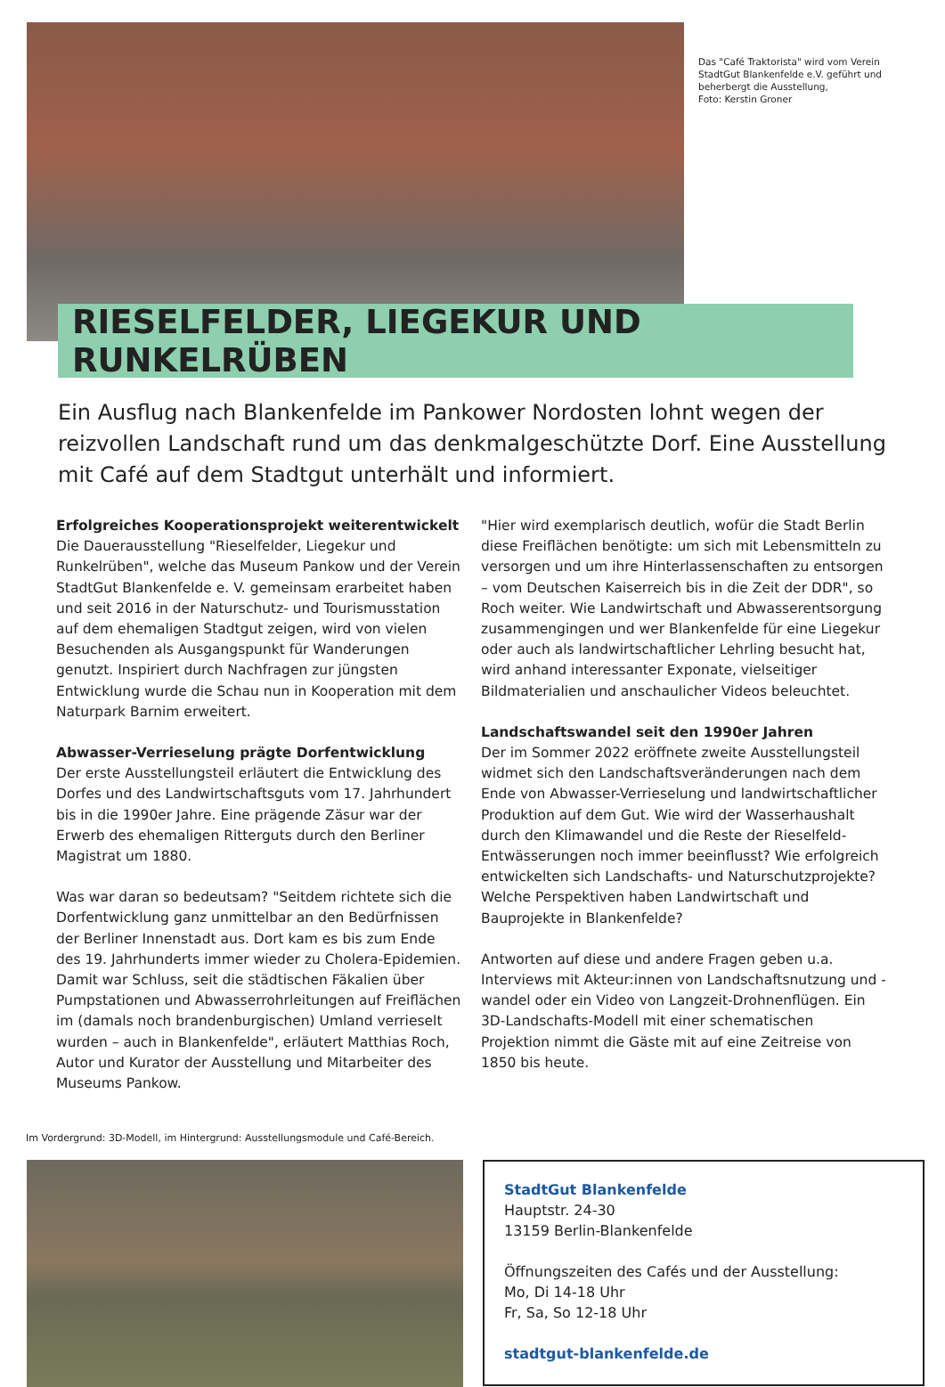Das "Café Traktorista" wird vom Verein StadtGut Blankenfelde e.V. geführt und beherbergt die Ausstellung,
Foto: Kerstin Groner
RIESELFELDER, LIEGEKUR UND RUNKELRÜBEN
Ein Ausflug nach Blankenfelde im Pankower Nordosten lohnt wegen der reizvollen Landschaft rund um das denkmalgeschützte Dorf. Eine Ausstellung mit Café auf dem Stadtgut unterhält und informiert.
Erfolgreiches Kooperationsprojekt weiterentwickelt
Die Dauerausstellung "Rieselfelder, Liegekur und Runkelrüben", welche das Museum Pankow und der Verein StadtGut Blankenfelde e. V. gemeinsam erarbeitet haben und seit 2016 in der Naturschutz- und Tourismusstation auf dem ehemaligen Stadtgut zeigen, wird von vielen Besuchenden als Ausgangspunkt für Wanderungen genutzt. Inspiriert durch Nachfragen zur jüngsten Entwicklung wurde die Schau nun in Kooperation mit dem Naturpark Barnim erweitert.
Abwasser-Verrieselung prägte Dorfentwicklung
Der erste Ausstellungsteil erläutert die Entwicklung des Dorfes und des Landwirtschaftsguts vom 17. Jahrhundert bis in die 1990er Jahre. Eine prägende Zäsur war der Erwerb des ehemaligen Ritterguts durch den Berliner Magistrat um 1880.
Was war daran so bedeutsam? "Seitdem richtete sich die Dorfentwicklung ganz unmittelbar an den Bedürfnissen der Berliner Innenstadt aus. Dort kam es bis zum Ende des 19. Jahrhunderts immer wieder zu Cholera-Epidemien. Damit war Schluss, seit die städtischen Fäkalien über Pumpstationen und Abwasserrohrleitungen auf Freiflächen im (damals noch brandenburgischen) Umland verrieselt wurden – auch in Blankenfelde", erläutert Matthias Roch, Autor und Kurator der Ausstellung und Mitarbeiter des Museums Pankow.
"Hier wird exemplarisch deutlich, wofür die Stadt Berlin diese Freiflächen benötigte: um sich mit Lebensmitteln zu versorgen und um ihre Hinterlassenschaften zu entsorgen – vom Deutschen Kaiserreich bis in die Zeit der DDR", so Roch weiter. Wie Landwirtschaft und Abwasserentsorgung zusammengingen und wer Blankenfelde für eine Liegekur oder auch als landwirtschaftlicher Lehrling besucht hat, wird anhand interessanter Exponate, vielseitiger Bildmaterialien und anschaulicher Videos beleuchtet.
Landschaftswandel seit den 1990er Jahren
Der im Sommer 2022 eröffnete zweite Ausstellungsteil widmet sich den Landschaftsveränderungen nach dem Ende von Abwasser-Verrieselung und landwirtschaftlicher Produktion auf dem Gut. Wie wird der Wasserhaushalt durch den Klimawandel und die Reste der Rieselfeld-Entwässerungen noch immer beeinflusst? Wie erfolgreich entwickelten sich Landschafts- und Naturschutzprojekte? Welche Perspektiven haben Landwirtschaft und Bauprojekte in Blankenfelde?
Antworten auf diese und andere Fragen geben u.a. Interviews mit Akteur:innen von Landschaftsnutzung und -wandel oder ein Video von Langzeit-Drohnenflügen. Ein 3D-Landschafts-Modell mit einer schematischen Projektion nimmt die Gäste mit auf eine Zeitreise von 1850 bis heute.
Im Vordergrund: 3D-Modell, im Hintergrund: Ausstellungsmodule und Café-Bereich.
StadtGut Blankenfelde
Hauptstr. 24-30
13159 Berlin-Blankenfelde
Öffnungszeiten des Cafés und der Ausstellung:
Mo, Di 14-18 Uhr
Fr, Sa, So 12-18 Uhr
stadtgut-blankenfelde.de